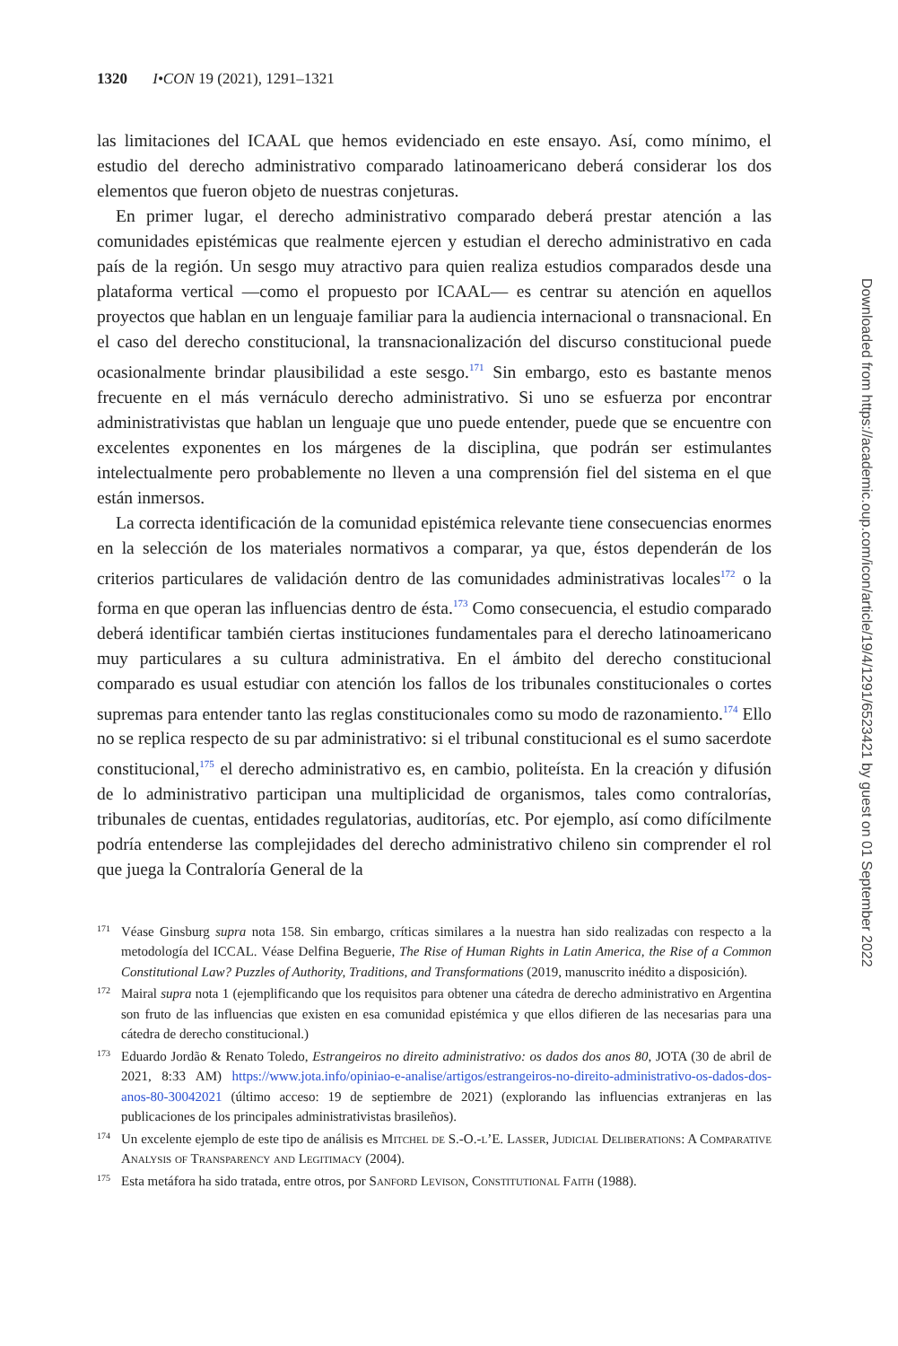1320 I•CON 19 (2021), 1291–1321
las limitaciones del ICAAL que hemos evidenciado en este ensayo. Así, como mínimo, el estudio del derecho administrativo comparado latinoamericano deberá considerar los dos elementos que fueron objeto de nuestras conjeturas.
En primer lugar, el derecho administrativo comparado deberá prestar atención a las comunidades epistémicas que realmente ejercen y estudian el derecho administrativo en cada país de la región. Un sesgo muy atractivo para quien realiza estudios comparados desde una plataforma vertical —como el propuesto por ICAAL— es centrar su atención en aquellos proyectos que hablan en un lenguaje familiar para la audiencia internacional o transnacional. En el caso del derecho constitucional, la transnacionalización del discurso constitucional puede ocasionalmente brindar plausibilidad a este sesgo.<sup>171</sup> Sin embargo, esto es bastante menos frecuente en el más vernáculo derecho administrativo. Si uno se esfuerza por encontrar administrativistas que hablan un lenguaje que uno puede entender, puede que se encuentre con excelentes exponentes en los márgenes de la disciplina, que podrán ser estimulantes intelectualmente pero probablemente no lleven a una comprensión fiel del sistema en el que están inmersos.
La correcta identificación de la comunidad epistémica relevante tiene consecuencias enormes en la selección de los materiales normativos a comparar, ya que, éstos dependerán de los criterios particulares de validación dentro de las comunidades administrativas locales<sup>172</sup> o la forma en que operan las influencias dentro de ésta.<sup>173</sup> Como consecuencia, el estudio comparado deberá identificar también ciertas instituciones fundamentales para el derecho latinoamericano muy particulares a su cultura administrativa. En el ámbito del derecho constitucional comparado es usual estudiar con atención los fallos de los tribunales constitucionales o cortes supremas para entender tanto las reglas constitucionales como su modo de razonamiento.<sup>174</sup> Ello no se replica respecto de su par administrativo: si el tribunal constitucional es el sumo sacerdote constitucional,<sup>175</sup> el derecho administrativo es, en cambio, politeísta. En la creación y difusión de lo administrativo participan una multiplicidad de organismos, tales como contralorías, tribunales de cuentas, entidades regulatorias, auditorías, etc. Por ejemplo, así como difícilmente podría entenderse las complejidades del derecho administrativo chileno sin comprender el rol que juega la Contraloría General de la
171 Véase Ginsburg supra nota 158. Sin embargo, críticas similares a la nuestra han sido realizadas con respecto a la metodología del ICCAL. Véase Delfina Beguerie, The Rise of Human Rights in Latin America, the Rise of a Common Constitutional Law? Puzzles of Authority, Traditions, and Transformations (2019, manuscrito inédito a disposición).
172 Mairal supra nota 1 (ejemplificando que los requisitos para obtener una cátedra de derecho administrativo en Argentina son fruto de las influencias que existen en esa comunidad epistémica y que ellos difieren de las necesarias para una cátedra de derecho constitucional.)
173 Eduardo Jordão & Renato Toledo, Estrangeiros no direito administrativo: os dados dos anos 80, JOTA (30 de abril de 2021, 8:33 AM) https://www.jota.info/opiniao-e-analise/artigos/estrangeiros-no-direito-administrativo-os-dados-dos-anos-80-30042021 (último acceso: 19 de septiembre de 2021) (explorando las influencias extranjeras en las publicaciones de los principales administrativistas brasileños).
174 Un excelente ejemplo de este tipo de análisis es Mitchel de S.-O.-l’E. Lasser, Judicial Deliberations: A Comparative Analysis of Transparency and Legitimacy (2004).
175 Esta metáfora ha sido tratada, entre otros, por Sanford Levison, Constitutional Faith (1988).
Downloaded from https://academic.oup.com/icon/article/19/4/1291/6523421 by guest on 01 September 2022